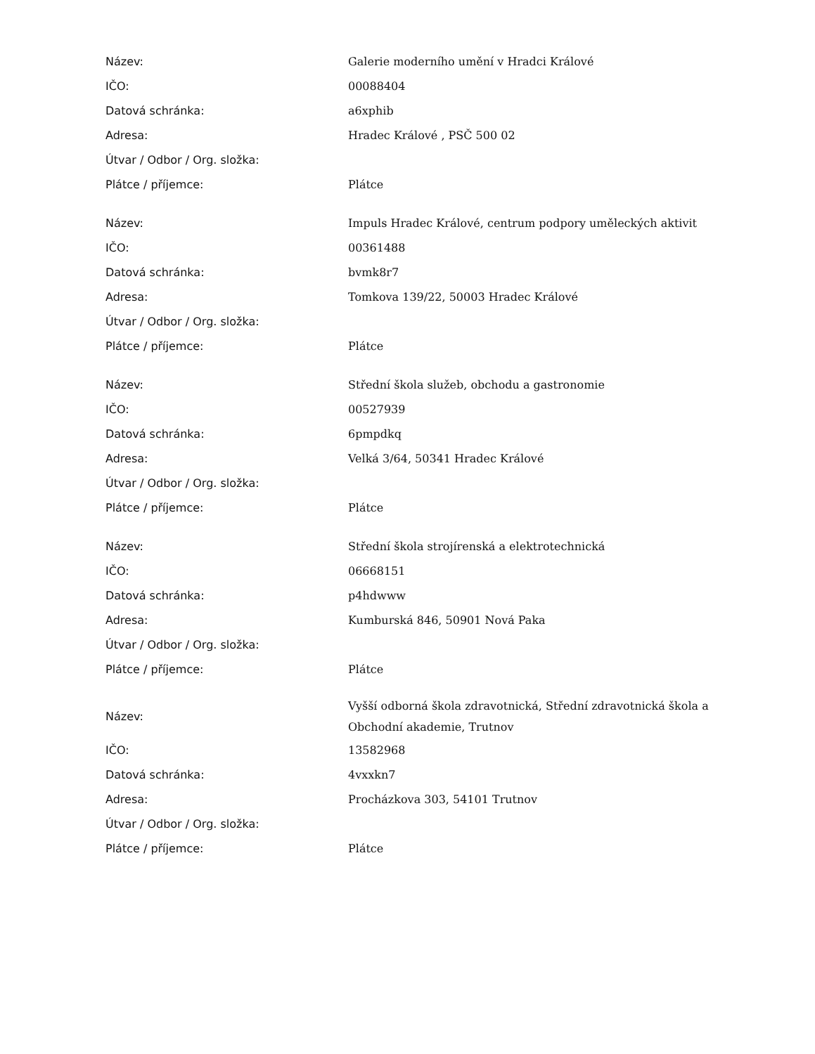| Název: | Galerie moderního umění v Hradci Králové |
| IČO: | 00088404 |
| Datová schránka: | a6xphib |
| Adresa: | Hradec Králové , PSČ 500 02 |
| Útvar / Odbor / Org. složka: | |
| Plátce / příjemce: | Plátce |
| Název: | Impuls Hradec Králové, centrum podpory uměleckých aktivit |
| IČO: | 00361488 |
| Datová schránka: | bvmk8r7 |
| Adresa: | Tomkova 139/22, 50003 Hradec Králové |
| Útvar / Odbor / Org. složka: | |
| Plátce / příjemce: | Plátce |
| Název: | Střední škola služeb, obchodu a gastronomie |
| IČO: | 00527939 |
| Datová schránka: | 6pmpdkq |
| Adresa: | Velká 3/64, 50341 Hradec Králové |
| Útvar / Odbor / Org. složka: | |
| Plátce / příjemce: | Plátce |
| Název: | Střední škola strojírenská a elektrotechnická |
| IČO: | 06668151 |
| Datová schránka: | p4hdwww |
| Adresa: | Kumburská 846, 50901 Nová Paka |
| Útvar / Odbor / Org. složka: | |
| Plátce / příjemce: | Plátce |
| Název: | Vyšší odborná škola zdravotnická, Střední zdravotnická škola a Obchodní akademie, Trutnov |
| IČO: | 13582968 |
| Datová schránka: | 4vxxkn7 |
| Adresa: | Procházkova 303, 54101 Trutnov |
| Útvar / Odbor / Org. složka: | |
| Plátce / příjemce: | Plátce |